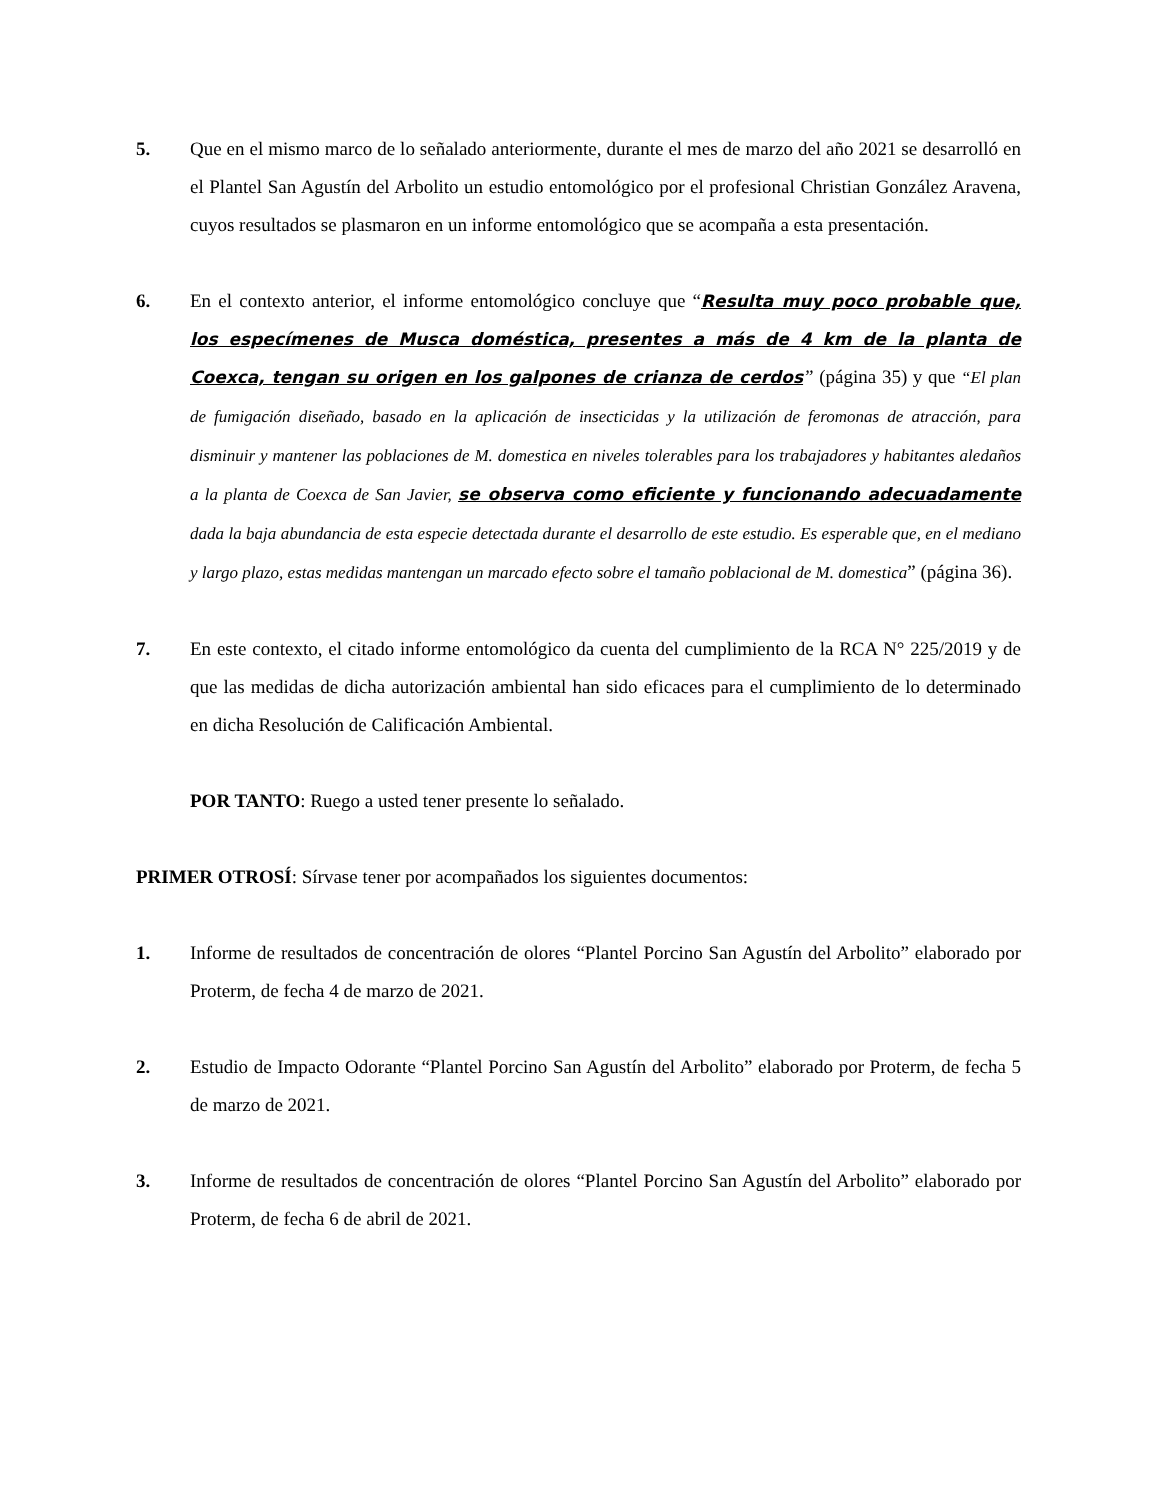5. Que en el mismo marco de lo señalado anteriormente, durante el mes de marzo del año 2021 se desarrolló en el Plantel San Agustín del Arbolito un estudio entomológico por el profesional Christian González Aravena, cuyos resultados se plasmaron en un informe entomológico que se acompaña a esta presentación.
6. En el contexto anterior, el informe entomológico concluye que “Resulta muy poco probable que, los especímenes de Musca doméstica, presentes a más de 4 km de la planta de Coexca, tengan su origen en los galpones de crianza de cerdos” (página 35) y que “El plan de fumigación diseñado, basado en la aplicación de insecticidas y la utilización de feromonas de atracción, para disminuir y mantener las poblaciones de M. domestica en niveles tolerables para los trabajadores y habitantes aledaños a la planta de Coexca de San Javier, se observa como eficiente y funcionando adecuadamente dada la baja abundancia de esta especie detectada durante el desarrollo de este estudio. Es esperable que, en el mediano y largo plazo, estas medidas mantengan un marcado efecto sobre el tamaño poblacional de M. domestica” (página 36).
7. En este contexto, el citado informe entomológico da cuenta del cumplimiento de la RCA N° 225/2019 y de que las medidas de dicha autorización ambiental han sido eficaces para el cumplimiento de lo determinado en dicha Resolución de Calificación Ambiental.
POR TANTO: Ruego a usted tener presente lo señalado.
PRIMER OTROSÍ: Sírvase tener por acompañados los siguientes documentos:
1. Informe de resultados de concentración de olores “Plantel Porcino San Agustín del Arbolito” elaborado por Proterm, de fecha 4 de marzo de 2021.
2. Estudio de Impacto Odorante “Plantel Porcino San Agustín del Arbolito” elaborado por Proterm, de fecha 5 de marzo de 2021.
3. Informe de resultados de concentración de olores “Plantel Porcino San Agustín del Arbolito” elaborado por Proterm, de fecha 6 de abril de 2021.